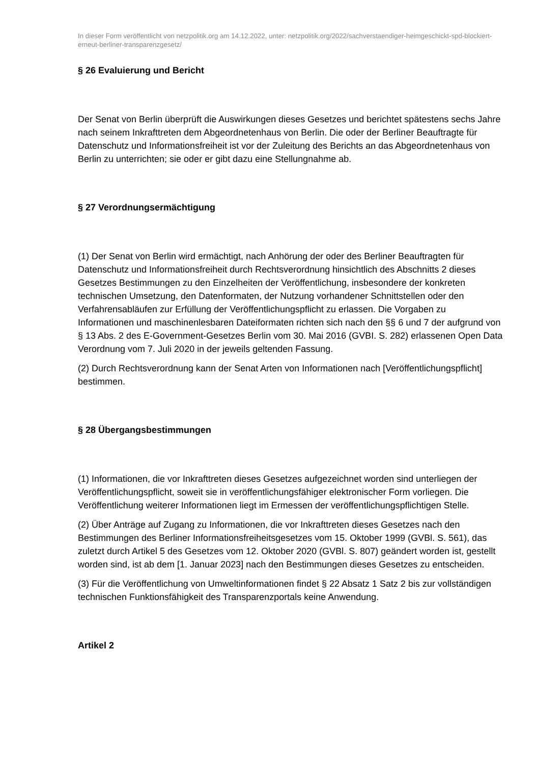In dieser Form veröffentlicht von netzpolitik.org am 14.12.2022, unter: netzpolitik.org/2022/sachverstaendiger-heimgeschickt-spd-blockiert-erneut-berliner-transparenzgesetz/
§ 26 Evaluierung und Bericht
Der Senat von Berlin überprüft die Auswirkungen dieses Gesetzes und berichtet spätestens sechs Jahre nach seinem Inkrafttreten dem Abgeordnetenhaus von Berlin. Die oder der Berliner Beauftragte für Datenschutz und Informationsfreiheit ist vor der Zuleitung des Berichts an das Abgeordnetenhaus von Berlin zu unterrichten; sie oder er gibt dazu eine Stellungnahme ab.
§ 27 Verordnungsermächtigung
(1) Der Senat von Berlin wird ermächtigt, nach Anhörung der oder des Berliner Beauftragten für Datenschutz und Informationsfreiheit durch Rechtsverordnung hinsichtlich des Abschnitts 2 dieses Gesetzes Bestimmungen zu den Einzelheiten der Veröffentlichung, insbesondere der konkreten technischen Umsetzung, den Datenformaten, der Nutzung vorhandener Schnittstellen oder den Verfahrensabläufen zur Erfüllung der Veröffentlichungspflicht zu erlassen. Die Vorgaben zu Informationen und maschinenlesbaren Dateiformaten richten sich nach den §§ 6 und 7 der aufgrund von § 13 Abs. 2 des E-Government-Gesetzes Berlin vom 30. Mai 2016 (GVBI. S. 282) erlassenen Open Data Verordnung vom 7. Juli 2020 in der jeweils geltenden Fassung.
(2) Durch Rechtsverordnung kann der Senat Arten von Informationen nach [Veröffentlichungspflicht] bestimmen.
§ 28 Übergangsbestimmungen
(1) Informationen, die vor Inkrafttreten dieses Gesetzes aufgezeichnet worden sind unterliegen der Veröffentlichungspflicht, soweit sie in veröffentlichungsfähiger elektronischer Form vorliegen. Die Veröffentlichung weiterer Informationen liegt im Ermessen der veröffentlichungspflichtigen Stelle.
(2) Über Anträge auf Zugang zu Informationen, die vor Inkrafttreten dieses Gesetzes nach den Bestimmungen des Berliner Informationsfreiheitsgesetzes vom 15. Oktober 1999 (GVBl. S. 561), das zuletzt durch Artikel 5 des Gesetzes vom 12. Oktober 2020 (GVBl. S. 807) geändert worden ist, gestellt worden sind, ist ab dem [1. Januar 2023] nach den Bestimmungen dieses Gesetzes zu entscheiden.
(3) Für die Veröffentlichung von Umweltinformationen findet § 22 Absatz 1 Satz 2 bis zur vollständigen technischen Funktionsfähigkeit des Transparenzportals keine Anwendung.
Artikel 2